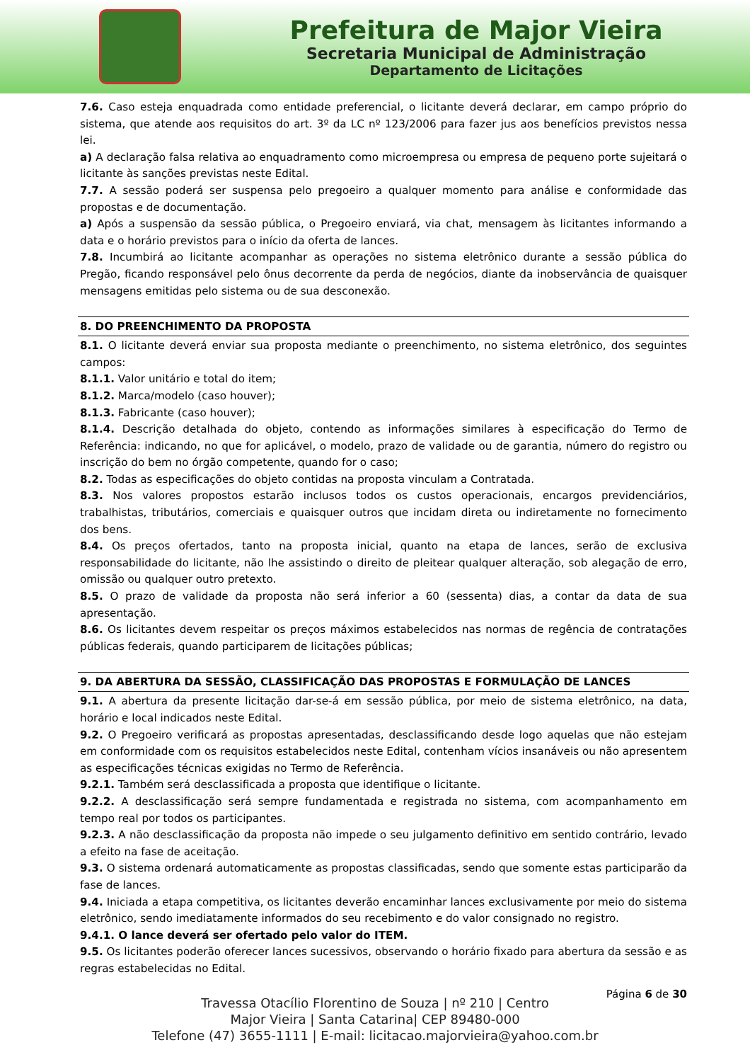Prefeitura de Major Vieira
Secretaria Municipal de Administração
Departamento de Licitações
7.6. Caso esteja enquadrada como entidade preferencial, o licitante deverá declarar, em campo próprio do sistema, que atende aos requisitos do art. 3º da LC nº 123/2006 para fazer jus aos benefícios previstos nessa lei.
a) A declaração falsa relativa ao enquadramento como microempresa ou empresa de pequeno porte sujeitará o licitante às sanções previstas neste Edital.
7.7. A sessão poderá ser suspensa pelo pregoeiro a qualquer momento para análise e conformidade das propostas e de documentação.
a) Após a suspensão da sessão pública, o Pregoeiro enviará, via chat, mensagem às licitantes informando a data e o horário previstos para o início da oferta de lances.
7.8. Incumbirá ao licitante acompanhar as operações no sistema eletrônico durante a sessão pública do Pregão, ficando responsável pelo ônus decorrente da perda de negócios, diante da inobservância de quaisquer mensagens emitidas pelo sistema ou de sua desconexão.
8. DO PREENCHIMENTO DA PROPOSTA
8.1. O licitante deverá enviar sua proposta mediante o preenchimento, no sistema eletrônico, dos seguintes campos:
8.1.1. Valor unitário e total do item;
8.1.2. Marca/modelo (caso houver);
8.1.3. Fabricante (caso houver);
8.1.4. Descrição detalhada do objeto, contendo as informações similares à especificação do Termo de Referência: indicando, no que for aplicável, o modelo, prazo de validade ou de garantia, número do registro ou inscrição do bem no órgão competente, quando for o caso;
8.2. Todas as especificações do objeto contidas na proposta vinculam a Contratada.
8.3. Nos valores propostos estarão inclusos todos os custos operacionais, encargos previdenciários, trabalhistas, tributários, comerciais e quaisquer outros que incidam direta ou indiretamente no fornecimento dos bens.
8.4. Os preços ofertados, tanto na proposta inicial, quanto na etapa de lances, serão de exclusiva responsabilidade do licitante, não lhe assistindo o direito de pleitear qualquer alteração, sob alegação de erro, omissão ou qualquer outro pretexto.
8.5. O prazo de validade da proposta não será inferior a 60 (sessenta) dias, a contar da data de sua apresentação.
8.6. Os licitantes devem respeitar os preços máximos estabelecidos nas normas de regência de contratações públicas federais, quando participarem de licitações públicas;
9. DA ABERTURA DA SESSÃO, CLASSIFICAÇÃO DAS PROPOSTAS E FORMULAÇÃO DE LANCES
9.1. A abertura da presente licitação dar-se-á em sessão pública, por meio de sistema eletrônico, na data, horário e local indicados neste Edital.
9.2. O Pregoeiro verificará as propostas apresentadas, desclassificando desde logo aquelas que não estejam em conformidade com os requisitos estabelecidos neste Edital, contenham vícios insanáveis ou não apresentem as especificações técnicas exigidas no Termo de Referência.
9.2.1. Também será desclassificada a proposta que identifique o licitante.
9.2.2. A desclassificação será sempre fundamentada e registrada no sistema, com acompanhamento em tempo real por todos os participantes.
9.2.3. A não desclassificação da proposta não impede o seu julgamento definitivo em sentido contrário, levado a efeito na fase de aceitação.
9.3. O sistema ordenará automaticamente as propostas classificadas, sendo que somente estas participarão da fase de lances.
9.4. Iniciada a etapa competitiva, os licitantes deverão encaminhar lances exclusivamente por meio do sistema eletrônico, sendo imediatamente informados do seu recebimento e do valor consignado no registro.
9.4.1. O lance deverá ser ofertado pelo valor do ITEM.
9.5. Os licitantes poderão oferecer lances sucessivos, observando o horário fixado para abertura da sessão e as regras estabelecidas no Edital.
Página 6 de 30
Travessa Otacílio Florentino de Souza | nº 210 | Centro
Major Vieira | Santa Catarina| CEP 89480-000
Telefone (47) 3655-1111 | E-mail: licitacao.majorvieira@yahoo.com.br